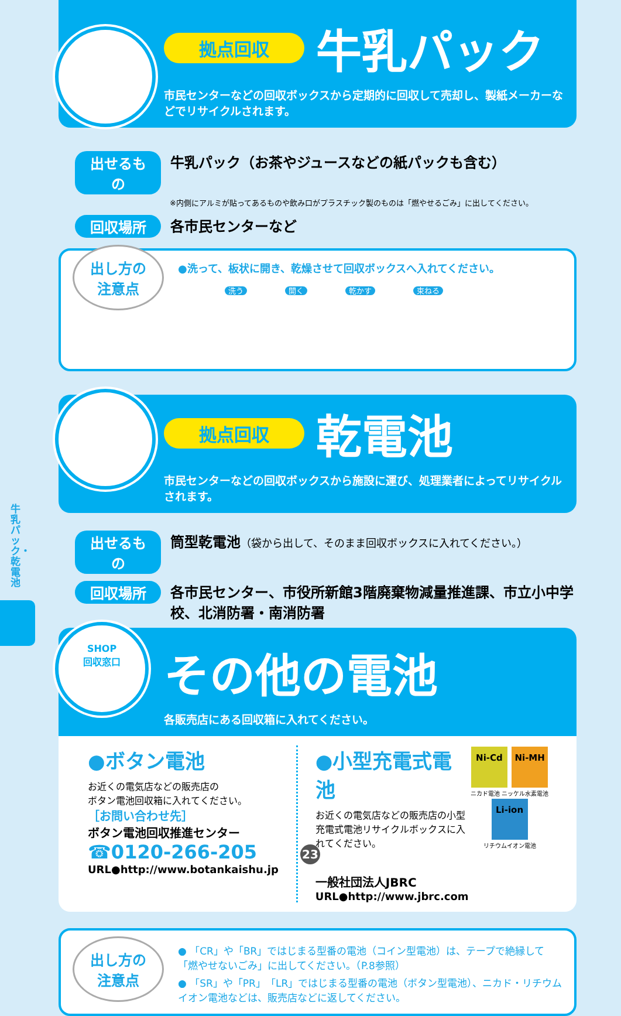牛乳パック・乾電池
拠点回収 牛乳パック
市民センターなどの回収ボックスから定期的に回収して売却し、製紙メーカーなどでリサイクルされます。
出せるもの 牛乳パック（お茶やジュースなどの紙パックも含む）
※内側にアルミが貼ってあるものや飲み口がプラスチック製のものは「燃やせるごみ」に出してください。
回収場所 各市民センターなど
出し方の
注意点
●洗って、板状に開き、乾燥させて回収ボックスへ入れてください。
洗う 開く 乾かす 束ねる
拠点回収 乾電池
市民センターなどの回収ボックスから施設に運び、処理業者によってリサイクルされます。
出せるもの 筒型乾電池（袋から出して、そのまま回収ボックスに入れてください。）
回収場所 各市民センター、市役所新館3階廃棄物減量推進課、市立小中学校、北消防署・南消防署
SHOP
回収窓口
その他の電池
各販売店にある回収箱に入れてください。
●ボタン電池
お近くの電気店などの販売店の
ボタン電池回収箱に入れてください。
［お問い合わせ先］
ボタン電池回収推進センター
☎0120-266-205
URL●http://www.botankaishu.jp
●小型充電式電池
お近くの電気店などの販売店の小型充電式電池リサイクルボックスに入れてください。
一般社団法人JBRC
URL●http://www.jbrc.com
Ni-Cd Ni-MH
ニカド電池 ニッケル水素電池
Li-ion
リチウムイオン電池
出し方の
注意点
● 「CR」や「BR」ではじまる型番の電池（コイン型電池）は、テープで絶縁して「燃やせないごみ」に出してください。（P.8参照）
● 「SR」や「PR」「LR」ではじまる型番の電池（ボタン型電池）、ニカド・リチウムイオン電池などは、販売店などに返してください。
23